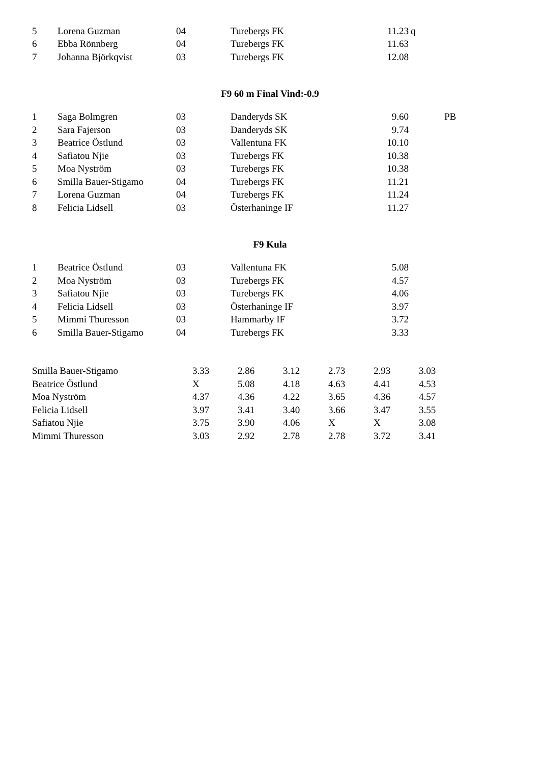| 5 | Lorena Guzman | 04 | Turebergs FK | 11.23 | q |
| 6 | Ebba Rönnberg | 04 | Turebergs FK | 11.63 | |
| 7 | Johanna Björkqvist | 03 | Turebergs FK | 12.08 | |
F9 60 m Final Vind:-0.9
| 1 | Saga Bolmgren | 03 | Danderyds SK | 9.60 | PB |
| 2 | Sara Fajerson | 03 | Danderyds SK | 9.74 | |
| 3 | Beatrice Östlund | 03 | Vallentuna FK | 10.10 | |
| 4 | Safiatou Njie | 03 | Turebergs FK | 10.38 | |
| 5 | Moa Nyström | 03 | Turebergs FK | 10.38 | |
| 6 | Smilla Bauer-Stigamo | 04 | Turebergs FK | 11.21 | |
| 7 | Lorena Guzman | 04 | Turebergs FK | 11.24 | |
| 8 | Felicia Lidsell | 03 | Österhaninge IF | 11.27 | |
F9 Kula
| 1 | Beatrice Östlund | 03 | Vallentuna FK | 5.08 | |
| 2 | Moa Nyström | 03 | Turebergs FK | 4.57 | |
| 3 | Safiatou Njie | 03 | Turebergs FK | 4.06 | |
| 4 | Felicia Lidsell | 03 | Österhaninge IF | 3.97 | |
| 5 | Mimmi Thuresson | 03 | Hammarby IF | 3.72 | |
| 6 | Smilla Bauer-Stigamo | 04 | Turebergs FK | 3.33 | |
| Smilla Bauer-Stigamo | 3.33 | 2.86 | 3.12 | 2.73 | 2.93 | 3.03 |
| Beatrice Östlund | X | 5.08 | 4.18 | 4.63 | 4.41 | 4.53 |
| Moa Nyström | 4.37 | 4.36 | 4.22 | 3.65 | 4.36 | 4.57 |
| Felicia Lidsell | 3.97 | 3.41 | 3.40 | 3.66 | 3.47 | 3.55 |
| Safiatou Njie | 3.75 | 3.90 | 4.06 | X | X | 3.08 |
| Mimmi Thuresson | 3.03 | 2.92 | 2.78 | 2.78 | 3.72 | 3.41 |